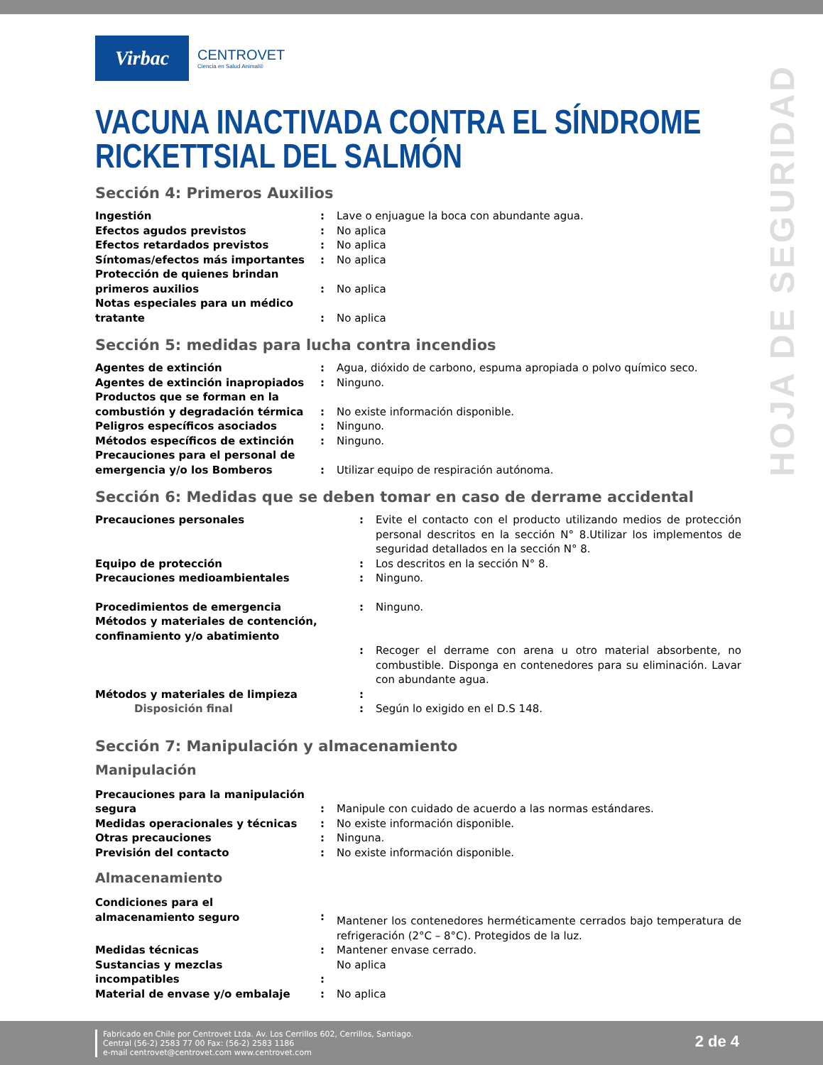HOJA DE SEGURIDAD
Virbac
CENTROVET
Ciencia en Salud Animal®
VACUNA INACTIVADA CONTRA EL SÍNDROME RICKETTSIAL DEL SALMÓN
Sección 4: Primeros Auxilios
| Ingestión | : | Lave o enjuague la boca con abundante agua. |
| Efectos agudos previstos | : | No aplica |
| Efectos retardados previstos | : | No aplica |
| Síntomas/efectos más importantes | : | No aplica |
| Protección de quienes brindan primeros auxilios | : | No aplica |
| Notas especiales para un médico tratante | : | No aplica |
Sección 5: medidas para lucha contra incendios
| Agentes de extinción | : | Agua, dióxido de carbono, espuma apropiada o polvo químico seco. |
| Agentes de extinción inapropiados | : | Ninguno. |
| Productos que se forman en la combustión y degradación térmica | : | No existe información disponible. |
| Peligros específicos asociados | : | Ninguno. |
| Métodos específicos de extinción | : | Ninguno. |
| Precauciones para el personal de emergencia y/o los Bomberos | : | Utilizar equipo de respiración autónoma. |
Sección 6: Medidas que se deben tomar en caso de derrame accidental
| Precauciones personales | : | Evite el contacto con el producto utilizando medios de protección personal descritos en la sección N° 8.Utilizar los implementos de seguridad detallados en la sección N° 8. |
| Equipo de protección | : | Los descritos en la sección N° 8. |
| Precauciones medioambientales | : | Ninguno. |
| Procedimientos de emergencia | : | Ninguno. |
| Métodos y materiales de contención, confinamiento y/o abatimiento | : | Recoger el derrame con arena u otro material absorbente, no combustible. Disponga en contenedores para su eliminación. Lavar con abundante agua. |
| Métodos y materiales de limpieza | : | |
| Disposición final | : | Según lo exigido en el D.S 148. |
Sección 7: Manipulación y almacenamiento
Manipulación
| Precauciones para la manipulación segura | : | Manipule con cuidado de acuerdo a las normas estándares. |
| Medidas operacionales y técnicas | : | No existe información disponible. |
| Otras precauciones | : | Ninguna. |
| Previsión del contacto | : | No existe información disponible. |
Almacenamiento
| Condiciones para el almacenamiento seguro | : | Mantener los contenedores herméticamente cerrados bajo temperatura de refrigeración (2°C – 8°C). Protegidos de la luz. |
| Medidas técnicas | : | Mantener envase cerrado. |
| Sustancias y mezclas incompatibles | : | No aplica |
| Material de envase y/o embalaje | : | No aplica |
Fabricado en Chile por Centrovet Ltda. Av. Los Cerrillos 602, Cerrillos, Santiago.
Central (56-2) 2583 77 00 Fax: (56-2) 2583 1186
e-mail centrovet@centrovet.com www.centrovet.com
2 de 4